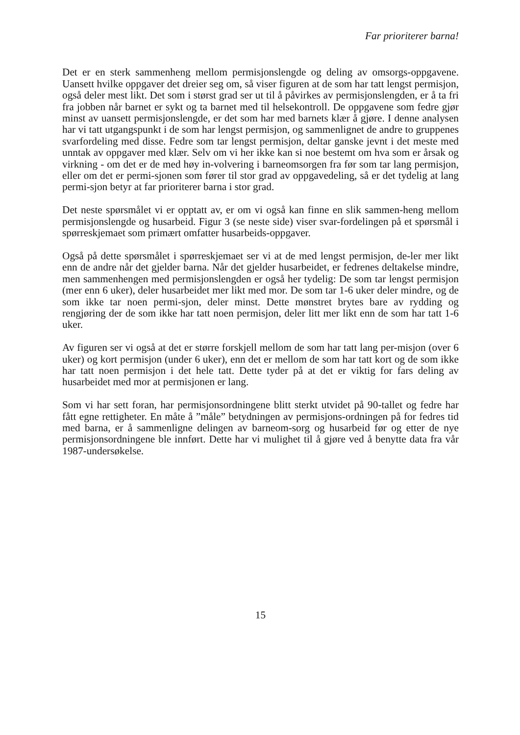Far prioriterer barna!
Det er en sterk sammenheng mellom permisjonslengde og deling av omsorgs-oppgavene. Uansett hvilke oppgaver det dreier seg om, så viser figuren at de som har tatt lengst permisjon, også deler mest likt. Det som i størst grad ser ut til å påvirkes av permisjonslengden, er å ta fri fra jobben når barnet er sykt og ta barnet med til helsekontroll. De oppgavene som fedre gjør minst av uansett permisjonslengde, er det som har med barnets klær å gjøre. I denne analysen har vi tatt utgangspunkt i de som har lengst permisjon, og sammenlignet de andre to gruppenes svarfordeling med disse. Fedre som tar lengst permisjon, deltar ganske jevnt i det meste med unntak av oppgaver med klær. Selv om vi her ikke kan si noe bestemt om hva som er årsak og virkning - om det er de med høy in-volvering i barneomsorgen fra før som tar lang permisjon, eller om det er permi-sjonen som fører til stor grad av oppgavedeling, så er det tydelig at lang permi-sjon betyr at far prioriterer barna i stor grad.
Det neste spørsmålet vi er opptatt av, er om vi også kan finne en slik sammen-heng mellom permisjonslengde og husarbeid. Figur 3 (se neste side) viser svar-fordelingen på et spørsmål i spørreskjemaet som primært omfatter husarbeids-oppgaver.
Også på dette spørsmålet i spørreskjemaet ser vi at de med lengst permisjon, de-ler mer likt enn de andre når det gjelder barna. Når det gjelder husarbeidet, er fedrenes deltakelse mindre, men sammenhengen med permisjonslengden er også her tydelig: De som tar lengst permisjon (mer enn 6 uker), deler husarbeidet mer likt med mor. De som tar 1-6 uker deler mindre, og de som ikke tar noen permi-sjon, deler minst. Dette mønstret brytes bare av rydding og rengjøring der de som ikke har tatt noen permisjon, deler litt mer likt enn de som har tatt 1-6 uker.
Av figuren ser vi også at det er større forskjell mellom de som har tatt lang per-misjon (over 6 uker) og kort permisjon (under 6 uker), enn det er mellom de som har tatt kort og de som ikke har tatt noen permisjon i det hele tatt. Dette tyder på at det er viktig for fars deling av husarbeidet med mor at permisjonen er lang.
Som vi har sett foran, har permisjonsordningene blitt sterkt utvidet på 90-tallet og fedre har fått egne rettigheter. En måte å ”måle” betydningen av permisjons-ordningen på for fedres tid med barna, er å sammenligne delingen av barneom-sorg og husarbeid før og etter de nye permisjonsordningene ble innført. Dette har vi mulighet til å gjøre ved å benytte data fra vår 1987-undersøkelse.
15